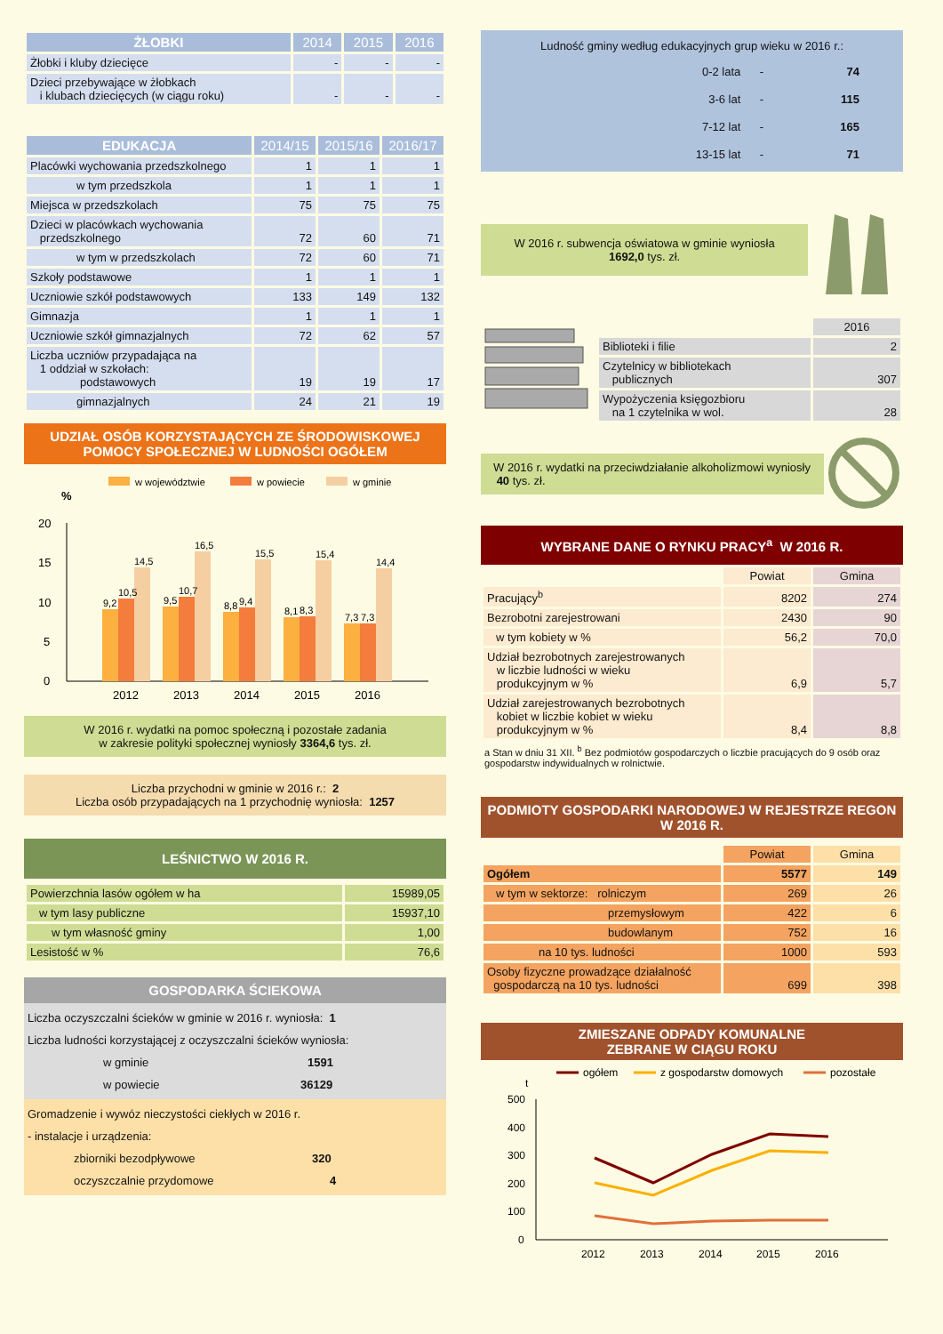| ŻŁOBKI | 2014 | 2015 | 2016 |
| --- | --- | --- | --- |
| Żłobki i kluby dziecięce | - | - | - |
| Dzieci przebywające w żłobkach i klubach dziecięcych (w ciągu roku) | - | - | - |
| EDUKACJA | 2014/15 | 2015/16 | 2016/17 |
| --- | --- | --- | --- |
| Placówki wychowania przedszkolnego | 1 | 1 | 1 |
| w tym przedszkola | 1 | 1 | 1 |
| Miejsca w przedszkolach | 75 | 75 | 75 |
| Dzieci w placówkach wychowania przedszkolnego | 72 | 60 | 71 |
| w tym w przedszkolach | 72 | 60 | 71 |
| Szkoły podstawowe | 1 | 1 | 1 |
| Uczniowie szkół podstawowych | 133 | 149 | 132 |
| Gimnazja | 1 | 1 | 1 |
| Uczniowie szkół gimnazjalnych | 72 | 62 | 57 |
| Liczba uczniów przypadająca na 1 oddział w szkołach: podstawowych | 19 | 19 | 17 |
| gimnazjalnych | 24 | 21 | 19 |
UDZIAŁ OSÓB KORZYSTAJĄCYCH ZE ŚRODOWISKOWEJ POMOCY SPOŁECZNEJ W LUDNOŚCI OGÓŁEM
w województwie
w powiecie
w gminie
%
0
5
10
15
20
9,2
10,5
14,5
9,5
10,7
16,5
8,8
9,4
15,5
8,1
8,3
15,4
7,3
7,3
14,4
2012
2013
2014
2015
2016
W 2016 r. wydatki na pomoc społeczną i pozostałe zadania
w zakresie polityki społecznej wyniosły 3364,6 tys. zł.
Liczba przychodni w gminie w 2016 r.: 2
Liczba osób przypadających na 1 przychodnię wyniosła: 1257
LEŚNICTWO W 2016 R.
| Powierzchnia lasów ogółem w ha | 15989,05 |
| w tym lasy publiczne | 15937,10 |
| w tym własność gminy | 1,00 |
| Lesistość w % | 76,6 |
GOSPODARKA ŚCIEKOWA
Liczba oczyszczalni ścieków w gminie w 2016 r. wyniosła: 1
Liczba ludności korzystającej z oczyszczalni ścieków wyniosła:
w gminie 1591
w powiecie 36129
Gromadzenie i wywóz nieczystości ciekłych w 2016 r.
- instalacje i urządzenia:
zbiorniki bezodpływowe 320
oczyszczalnie przydomowe 4
Ludność gminy według edukacyjnych grup wieku w 2016 r.:
| 0-2 lata | - | 74 |
| 3-6 lat | - | 115 |
| 7-12 lat | - | 165 |
| 13-15 lat | - | 71 |
W 2016 r. subwencja oświatowa w gminie wyniosła
1692,0 tys. zł.
| | 2016 |
| Biblioteki i filie | 2 |
| Czytelnicy w bibliotekach publicznych | 307 |
| Wypożyczenia księgozbioru na 1 czytelnika w wol. | 28 |
W 2016 r. wydatki na przeciwdziałanie alkoholizmowi wyniosły 40 tys. zł.
WYBRANE DANE O RYNKU PRACY<sup>a</sup> W 2016 R.
| | Powiat | Gmina |
| Pracujący<sup>b</sup> | 8202 | 274 |
| Bezrobotni zarejestrowani | 2430 | 90 |
| w tym kobiety w % | 56,2 | 70,0 |
| Udział bezrobotnych zarejestrowanych w liczbie ludności w wieku produkcyjnym w % | 6,9 | 5,7 |
| Udział zarejestrowanych bezrobotnych kobiet w liczbie kobiet w wieku produkcyjnym w % | 8,4 | 8,8 |
a Stan w dniu 31 XII. <sup>b</sup> Bez podmiotów gospodarczych o liczbie pracujących do 9 osób oraz gospodarstw indywidualnych w rolnictwie.
PODMIOTY GOSPODARKI NARODOWEJ W REJESTRZE REGON W 2016 R.
| | Powiat | Gmina |
| Ogółem | 5577 | 149 |
| w tym w sektorze: rolniczym | 269 | 26 |
| przemysłowym | 422 | 6 |
| budowlanym | 752 | 16 |
| na 10 tys. ludności | 1000 | 593 |
| Osoby fizyczne prowadzące działalność gospodarczą na 10 tys. ludności | 699 | 398 |
ZMIESZANE ODPADY KOMUNALNE
ZEBRANE W CIĄGU ROKU
ogółem
z gospodarstw domowych
pozostałe
t
500
400
300
200
100
0
2012
2013
2014
2015
2016